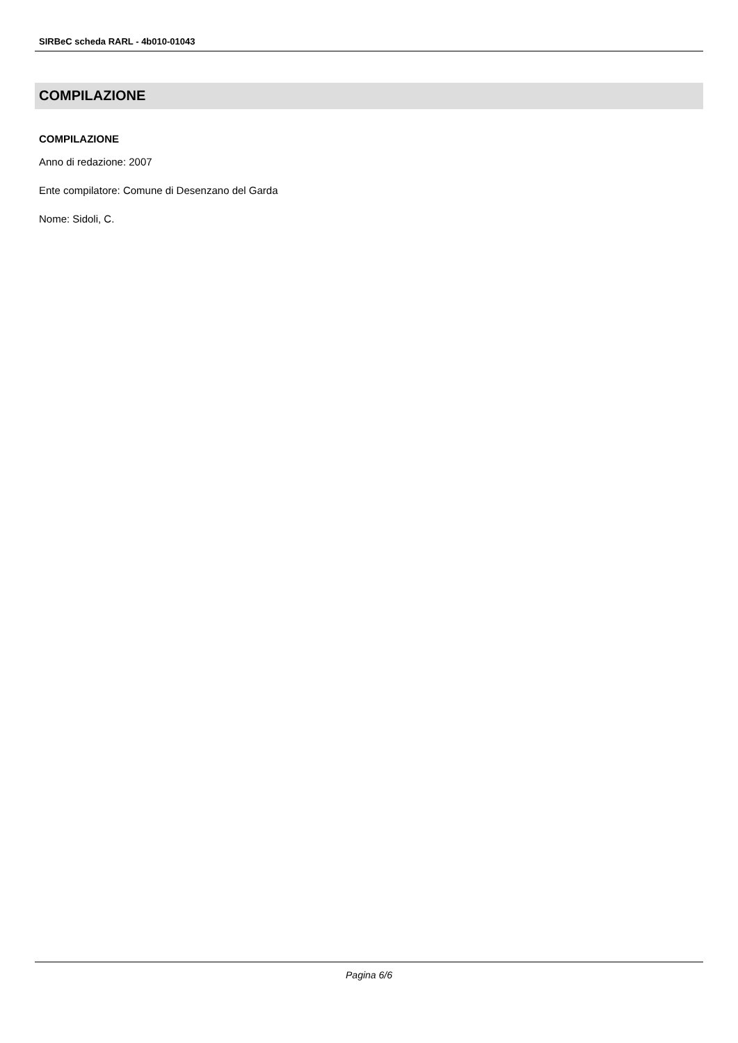SIRBeC scheda RARL - 4b010-01043
COMPILAZIONE
COMPILAZIONE
Anno di redazione: 2007
Ente compilatore: Comune di Desenzano del Garda
Nome: Sidoli, C.
Pagina 6/6